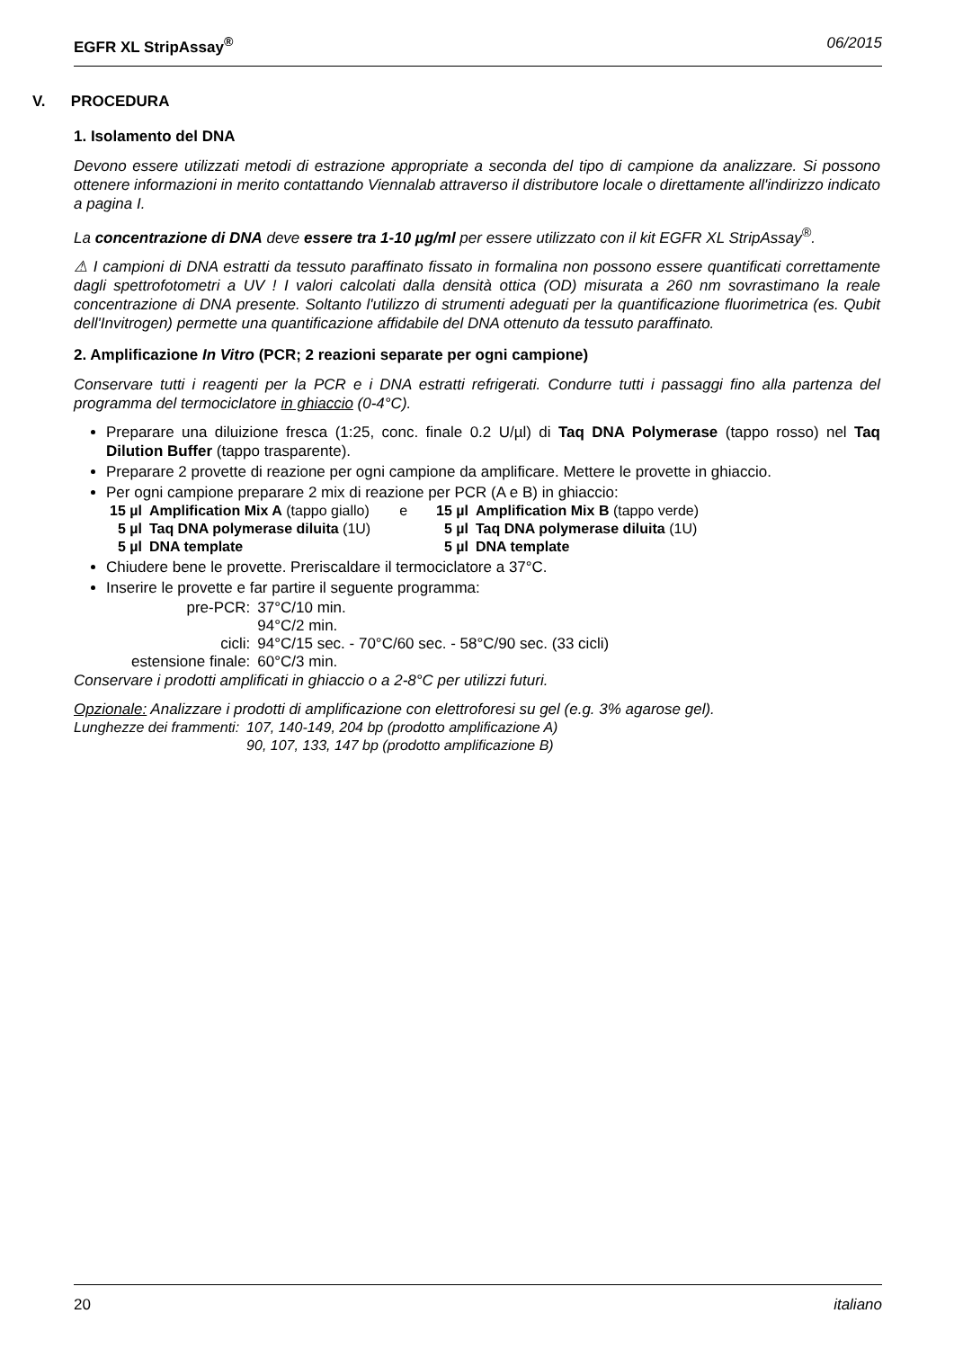EGFR XL StripAssay<sup>®</sup> 06/2015
V. PROCEDURA
1. Isolamento del DNA
Devono essere utilizzati metodi di estrazione appropriate a seconda del tipo di campione da analizzare. Si possono ottenere informazioni in merito contattando Viennalab attraverso il distributore locale o direttamente all'indirizzo indicato a pagina I.
La concentrazione di DNA deve essere tra 1-10 µg/ml per essere utilizzato con il kit EGFR XL StripAssay<sup>®</sup>.
⚠ I campioni di DNA estratti da tessuto paraffinato fissato in formalina non possono essere quantificati correttamente dagli spettrofotometri a UV ! I valori calcolati dalla densità ottica (OD) misurata a 260 nm sovrastimano la reale concentrazione di DNA presente. Soltanto l'utilizzo di strumenti adeguati per la quantificazione fluorimetrica (es. Qubit dell'Invitrogen) permette una quantificazione affidabile del DNA ottenuto da tessuto paraffinato.
2. Amplificazione In Vitro (PCR; 2 reazioni separate per ogni campione)
Conservare tutti i reagenti per la PCR e i DNA estratti refrigerati. Condurre tutti i passaggi fino alla partenza del programma del termociclatore in ghiaccio (0-4°C).
Preparare una diluizione fresca (1:25, conc. finale 0.2 U/µl) di Taq DNA Polymerase (tappo rosso) nel Taq Dilution Buffer (tappo trasparente).
Preparare 2 provette di reazione per ogni campione da amplificare. Mettere le provette in ghiaccio.
Per ogni campione preparare 2 mix di reazione per PCR (A e B) in ghiaccio:
| 15 µl | Amplification Mix A (tappo giallo) | e | 15 µl | Amplification Mix B (tappo verde) |
| 5 µl | Taq DNA polymerase diluita (1U) | | 5 µl | Taq DNA polymerase diluita (1U) |
| 5 µl | DNA template | | 5 µl | DNA template |
Chiudere bene le provette. Preriscaldare il termociclatore a 37°C.
Inserire le provette e far partire il seguente programma:
| pre-PCR: | 37°C/10 min. |
| | 94°C/2 min. |
| cicli: | 94°C/15 sec. - 70°C/60 sec. - 58°C/90 sec. (33 cicli) |
| estensione finale: | 60°C/3 min. |
Conservare i prodotti amplificati in ghiaccio o a 2-8°C per utilizzi futuri.
Opzionale: Analizzare i prodotti di amplificazione con elettroforesi su gel (e.g. 3% agarose gel).
| Lunghezze dei frammenti: | 107, 140-149, 204 bp (prodotto amplificazione A) |
| | 90, 107, 133, 147 bp (prodotto amplificazione B) |
20 italiano